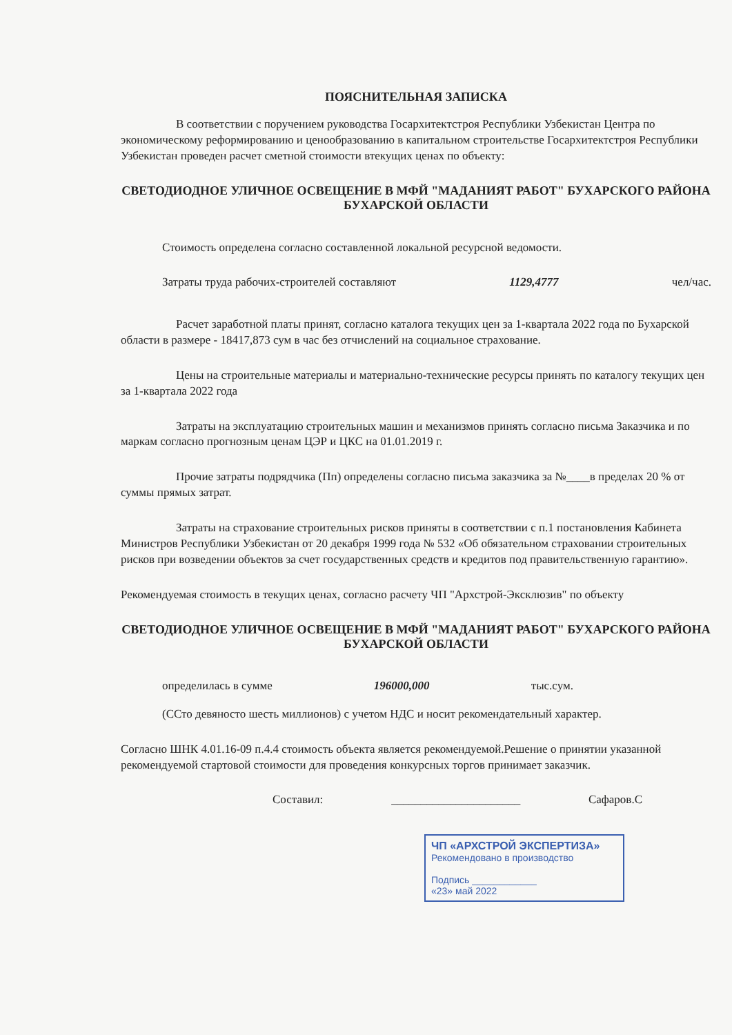ПОЯСНИТЕЛЬНАЯ ЗАПИСКА
В соответствии с поручением руководства Госархитектстроя Республики Узбекистан Центра по экономическому реформированию и ценообразованию в капитальном строительстве Госархитектстроя Республики Узбекистан проведен расчет сметной стоимости втекущих ценах по объекту:
СВЕТОДИОДНОЕ УЛИЧНОЕ ОСВЕЩЕНИЕ В МФЙ "МАДАНИЯТ РАБОТ" БУХАРСКОГО РАЙОНА БУХАРСКОЙ ОБЛАСТИ
Стоимость определена согласно составленной локальной ресурсной ведомости.
Затраты труда рабочих-строителей составляют 1129,4777 чел/час.
Расчет заработной платы принят, согласно каталога текущих цен за 1-квартала 2022 года по Бухарской области в размере - 18417,873 сум в час без отчислений на социальное страхование.
Цены на строительные материалы и материально-технические ресурсы принять по каталогу текущих цен за 1-квартала 2022 года
Затраты на эксплуатацию строительных машин и механизмов принять согласно письма Заказчика и по маркам согласно прогнозным ценам ЦЭР и ЦКС на 01.01.2019 г.
Прочие затраты подрядчика (Пп) определены согласно письма заказчика за №____в пределах 20 % от суммы прямых затрат.
Затраты на страхование строительных рисков приняты в соответствии с п.1 постановления Кабинета Министров Республики Узбекистан от 20 декабря 1999 года № 532 «Об обязательном страховании строительных рисков при возведении объектов за счет государственных средств и кредитов под правительственную гарантию».
Рекомендуемая стоимость в текущих ценах, согласно расчету ЧП "Архстрой-Эксклюзив" по объекту
СВЕТОДИОДНОЕ УЛИЧНОЕ ОСВЕЩЕНИЕ В МФЙ "МАДАНИЯТ РАБОТ" БУХАРСКОГО РАЙОНА БУХАРСКОЙ ОБЛАСТИ
определилась в сумме 196000,000 тыс.сум.
(ССто девяносто шесть миллионов) с учетом НДС и носит рекомендательный характер.
Согласно ШНК 4.01.16-09 п.4.4 стоимость объекта является рекомендуемой.Решение о принятии указанной рекомендуемой стартовой стоимости для проведения конкурсных торгов принимает заказчик.
Составил: ______________________ Сафаров.С
ЧП «АРХСТРОЙ ЭКСПЕРТИЗА»
Рекомендовано в производство
Подпись ____________
«23» май 2022